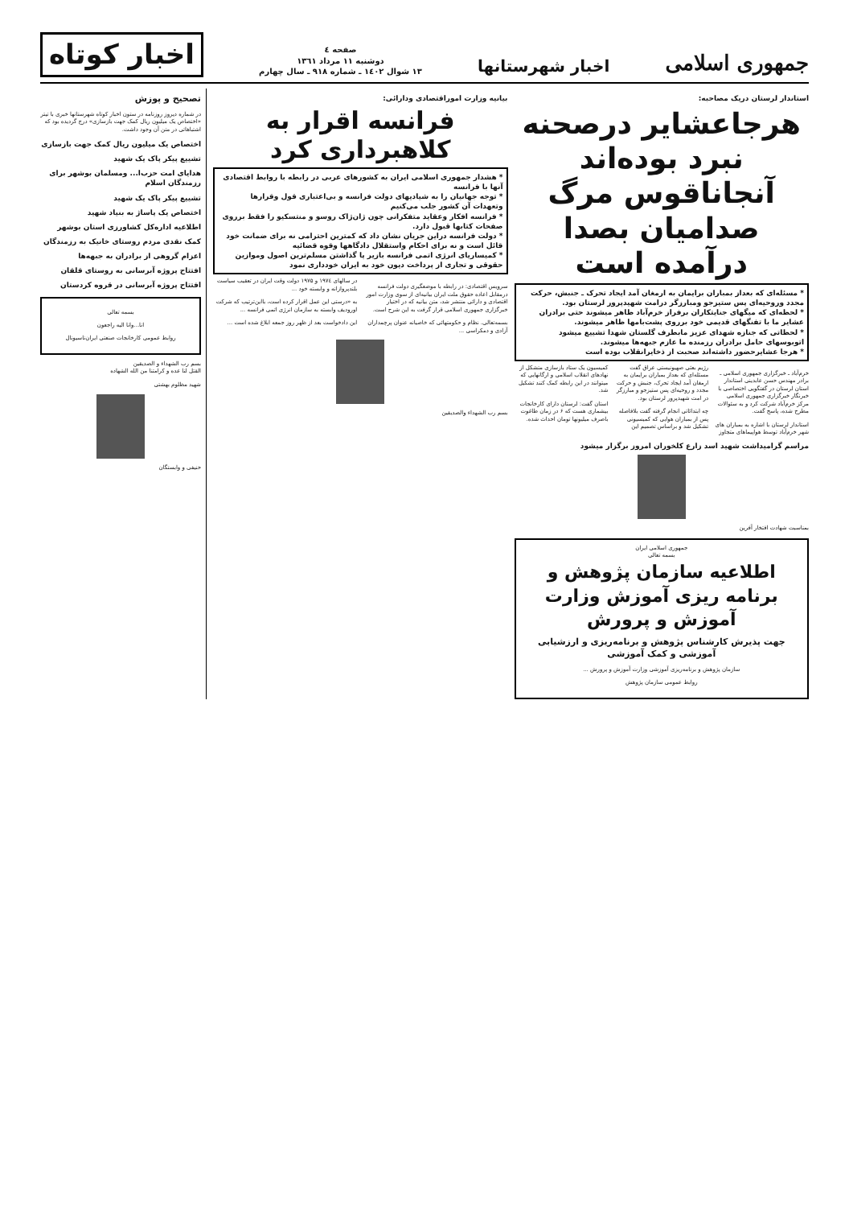جمهوری اسلامی
اخبار شهرستانها
صفحه ٤
دوشنبه ۱۱ مرداد ۱۳٦۱
۱۳ شوال ۱٤۰۲ ـ شماره ۹۱۸ ـ سال چهارم
اخبار کوتاه
استاندار لرستان دریک مصاحبه:
هرجاعشایر درصحنه نبرد بوده‌اند آنجاناقوس مرگ صدامیان بصدا درآمده است
* مسئله‌ای که بعداز بمباران برایمان به ارمغان آمد ایجاد تحرک ـ جنبش، حرکت مجدد وروحیه‌ای پس ستیزجو ومبارزگر درامت شهیدپرور لرستان بود.
* لحظه‌ای که میگهای جنایتکاران برفراز خرم‌آباد ظاهر میشوند حتی برادران عشایر ما با تفنگهای قدیمی خود برروی پشت‌بامها ظاهر میشوند.
* لحظاتی که جنازه شهدای عزیز مابطرف گلستان شهدا تشییع میشود اتوبوسهای حامل برادران رزمنده ما عازم جبهه‌ها میشوند.
* هرجا عشایرحضور داشته‌اند صحبت از ذخایرانقلاب بوده است
خرم‌آباد ـ خبرگزاری جمهوری اسلامی ـ برادر مهندس حسن عابدینی استاندار استان لرستان در گفتگویی اختصاصی با خبرنگار خبرگزاری جمهوری اسلامی مرکز خرم‌آباد شرکت کرد و به سئوالات مطرح شده، پاسخ گفت.
استاندار لرستان با اشاره به بمباران های شهر خرم‌آباد توسط هواپیماهای متجاوز رژیم بعثی صهیونیستی عراق گفت مسئله‌ای که بعداز بمباران برایمان به ارمغان آمد ایجاد تحرک، جنبش و حرکت مجدد و روحیه‌ای پس ستیزجو و مبارزگر در امت شهیدپرور لرستان بود.
چه ابتدائاتی انجام گرفته گفت بلافاصله پس از بمباران هوایی که کمیسیونی تشکیل شد و براساس تصمیم این کمیسیون یک ستاد بازسازی متشکل از نهادهای انقلاب اسلامی و ارگانهایی که میتوانند در این رابطه کمک کنند تشکیل شد.
استان گفت: لرستان دارای کارخانجات بیشماری هست که ۶ در زمان طاغوت باصرف میلیونها تومان احداث شده.
مراسم گرامیداشت شهید اسد زارع کلخوران امروز برگزار میشود
بمناسبت شهادت افتخار آفرین
جمهوری اسلامی ایران
بسمه تعالی
اطلاعیه سازمان پژوهش و برنامه ریزی آموزش وزارت آموزش و پرورش
جهت پذیرش کارشناس پژوهش و برنامه‌ریزی و ارزشیابی آموزشی و کمک آموزشی
سازمان پژوهش و برنامه‌ریزی آموزشی وزارت آموزش و پرورش ...
روابط عمومی سازمان پژوهش
بیانیه وزارت اموراقتصادی ودارائی:
فرانسه اقرار به کلاهبرداری کرد
* هشدار جمهوری اسلامی ایران به کشورهای عربی در رابطه با روابط اقتصادی آنها با فرانسه
* توجه جهانیان را به شیادیهای دولت فرانسه و بی‌اعتباری قول وقرارها وتعهدات آن کشور جلب می‌کنیم
* فرانسه افکار وعقاید متفکرانی چون ژان‌ژاک روسو و منتسکیو را فقط برروی صفحات کتابها قبول دارد.
* دولت فرانسه دراین جریان نشان داد که کمترین احترامی نه برای ضمانت خود قائل است و نه برای احکام واستقلال دادگاهها وقوه قضائیه
* کمیساریای انرژی اتمی فرانسه بازیر پا گذاشتن مسلم‌ترین اصول وموازین حقوقی و تجاری از پرداخت دیون خود به ایران خودداری نمود
سرویس اقتصادی: در رابطه با موضعگیری دولت فرانسه درمقابل اعاده حقوق ملت ایران بیانیه‌ای از سوی وزارت امور اقتصادی و دارائی منتشر شد، متن بیانیه که در اختیار خبرگزاری جمهوری اسلامی قرار گرفت به این شرح است.
بسمه‌تعالی. نظام و حکومتهائی که خاصیانه عنوان پرچمداران آزادی و دمکراسی ...
در سالهای ۱۹۷٤ و ۱۹۷۵ دولت وقت ایران در تعقیب سیاست بلندپروازانه و وابسته خود ...
به «درستی این عمل اقرار کرده است، بااین‌ترتیب که شرکت اورودیف وابسته به سازمان انرژی اتمی فرانسه ...
این دادخواست بعد از ظهر روز جمعه ابلاغ شده است ...
بسم رب الشهداء والصدیقین
تصحیح و پوزش
در شماره دیروز روزنامه در ستون اخبار کوتاه شهرستانها خبری با تیتر «اختصاص یک میلیون ریال کمک جهت بازسازی» درج گردیده بود که اشتباهاتی در متن آن وجود داشت.
اختصاص یک میلیون ریال کمک جهت بازسازی
تشییع پیکر پاک یک شهید
هدایای امت حزب‌ا... ومسلمان بوشهر برای رزمندگان اسلام
تشییع پیکر پاک یک شهید
اختصاص یک پاساژ به بنیاد شهید
اطلاعیه اداره‌کل کشاورزی استان بوشهر
کمک نقدی مردم روستای خانیک به رزمندگان
اعزام گروهی از برادران به جبهه‌ها
افتتاح پروژه آبرسانی به روستای قلقان
افتتاح پروژه آبرسانی در قروه کردستان
بسمه تعالی
انا...وانا الیه راجعون
روابط عمومی کارخانجات صنعتی ایران‌ناسیونال
بسم رب الشهداء و الصدیقین
القتل لنا عده و کرامتنا من الله الشهاده
شهید مظلوم بهشتی
حنیفی و وابستگان